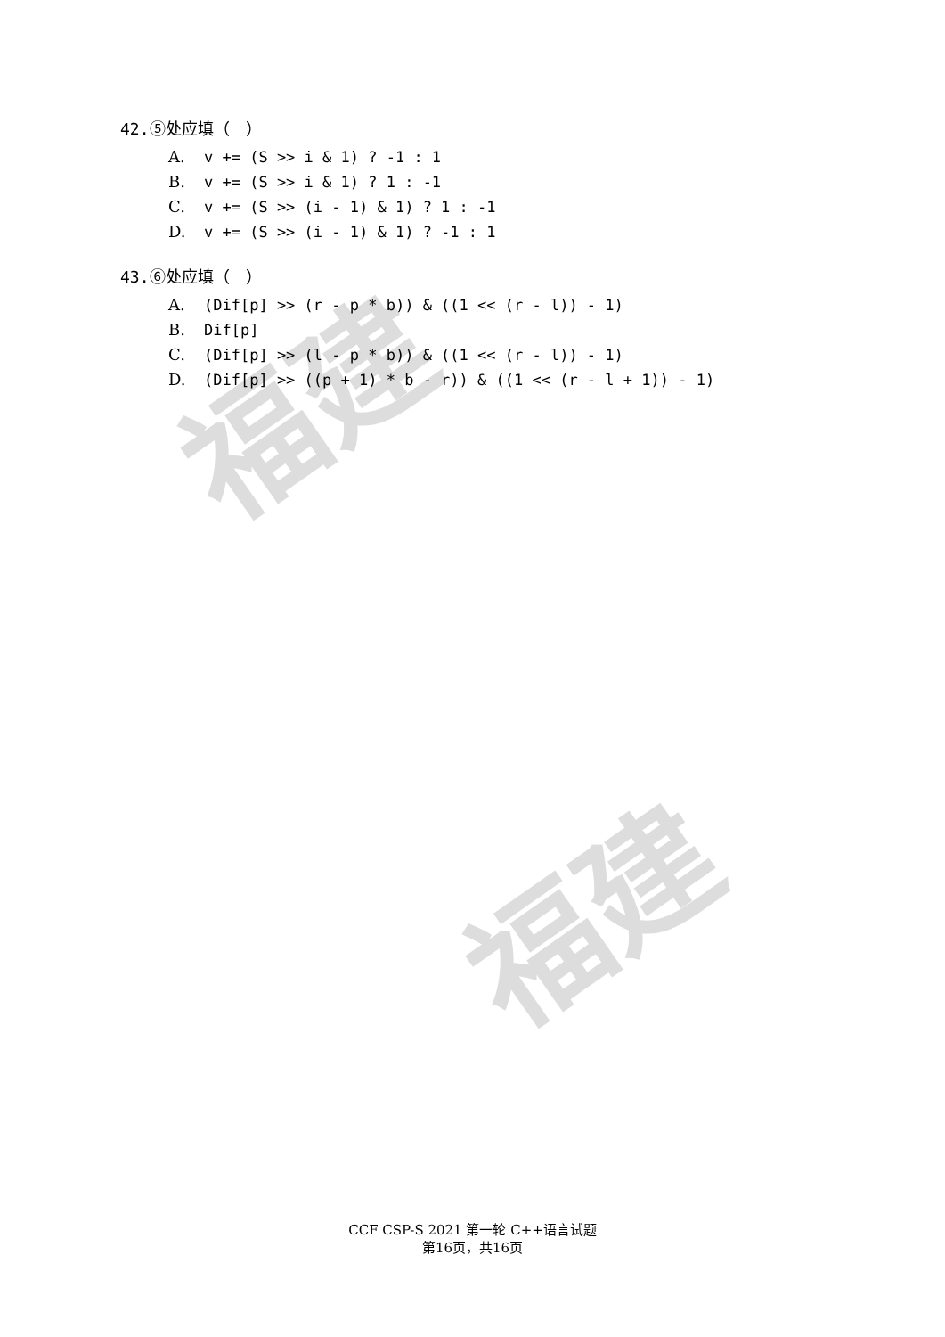福建
福建
42. ⑤处应填（　）
A. v += (S >> i & 1) ? -1 : 1
B. v += (S >> i & 1) ? 1 : -1
C. v += (S >> (i - 1) & 1) ? 1 : -1
D. v += (S >> (i - 1) & 1) ? -1 : 1
43. ⑥处应填（　）
A. (Dif[p] >> (r - p * b)) & ((1 << (r - l)) - 1)
B. Dif[p]
C. (Dif[p] >> (l - p * b)) & ((1 << (r - l)) - 1)
D. (Dif[p] >> ((p + 1) * b - r)) & ((1 << (r - l + 1)) - 1)
CCF CSP-S 2021 第一轮 C++语言试题
第16页，共16页